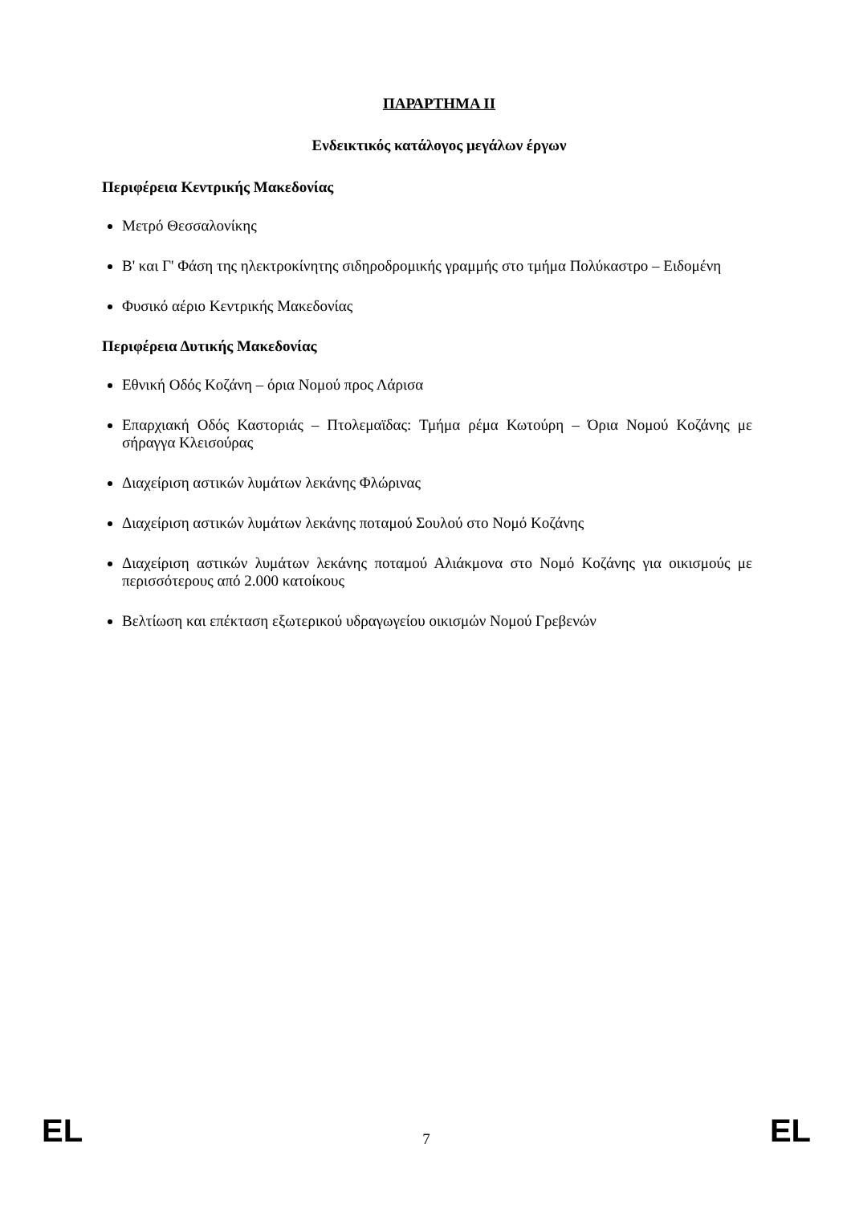ΠΑΡΑΡΤΗΜΑ II
Ενδεικτικός κατάλογος μεγάλων έργων
Περιφέρεια Κεντρικής Μακεδονίας
Μετρό Θεσσαλονίκης
Β' και Γ' Φάση της ηλεκτροκίνητης σιδηροδρομικής γραμμής στο τμήμα Πολύκαστρο – Ειδομένη
Φυσικό αέριο Κεντρικής Μακεδονίας
Περιφέρεια Δυτικής Μακεδονίας
Εθνική Οδός Κοζάνη – όρια Νομού προς Λάρισα
Επαρχιακή Οδός Καστοριάς – Πτολεμαϊδας: Τμήμα ρέμα Κωτούρη – Όρια Νομού Κοζάνης με σήραγγα Κλεισούρας
Διαχείριση αστικών λυμάτων λεκάνης Φλώρινας
Διαχείριση αστικών λυμάτων λεκάνης ποταμού Σουλού στο Νομό Κοζάνης
Διαχείριση αστικών λυμάτων λεκάνης ποταμού Αλιάκμονα στο Νομό Κοζάνης για οικισμούς με περισσότερους από 2.000 κατοίκους
Βελτίωση και επέκταση εξωτερικού υδραγωγείου οικισμών Νομού Γρεβενών
EL 7 EL